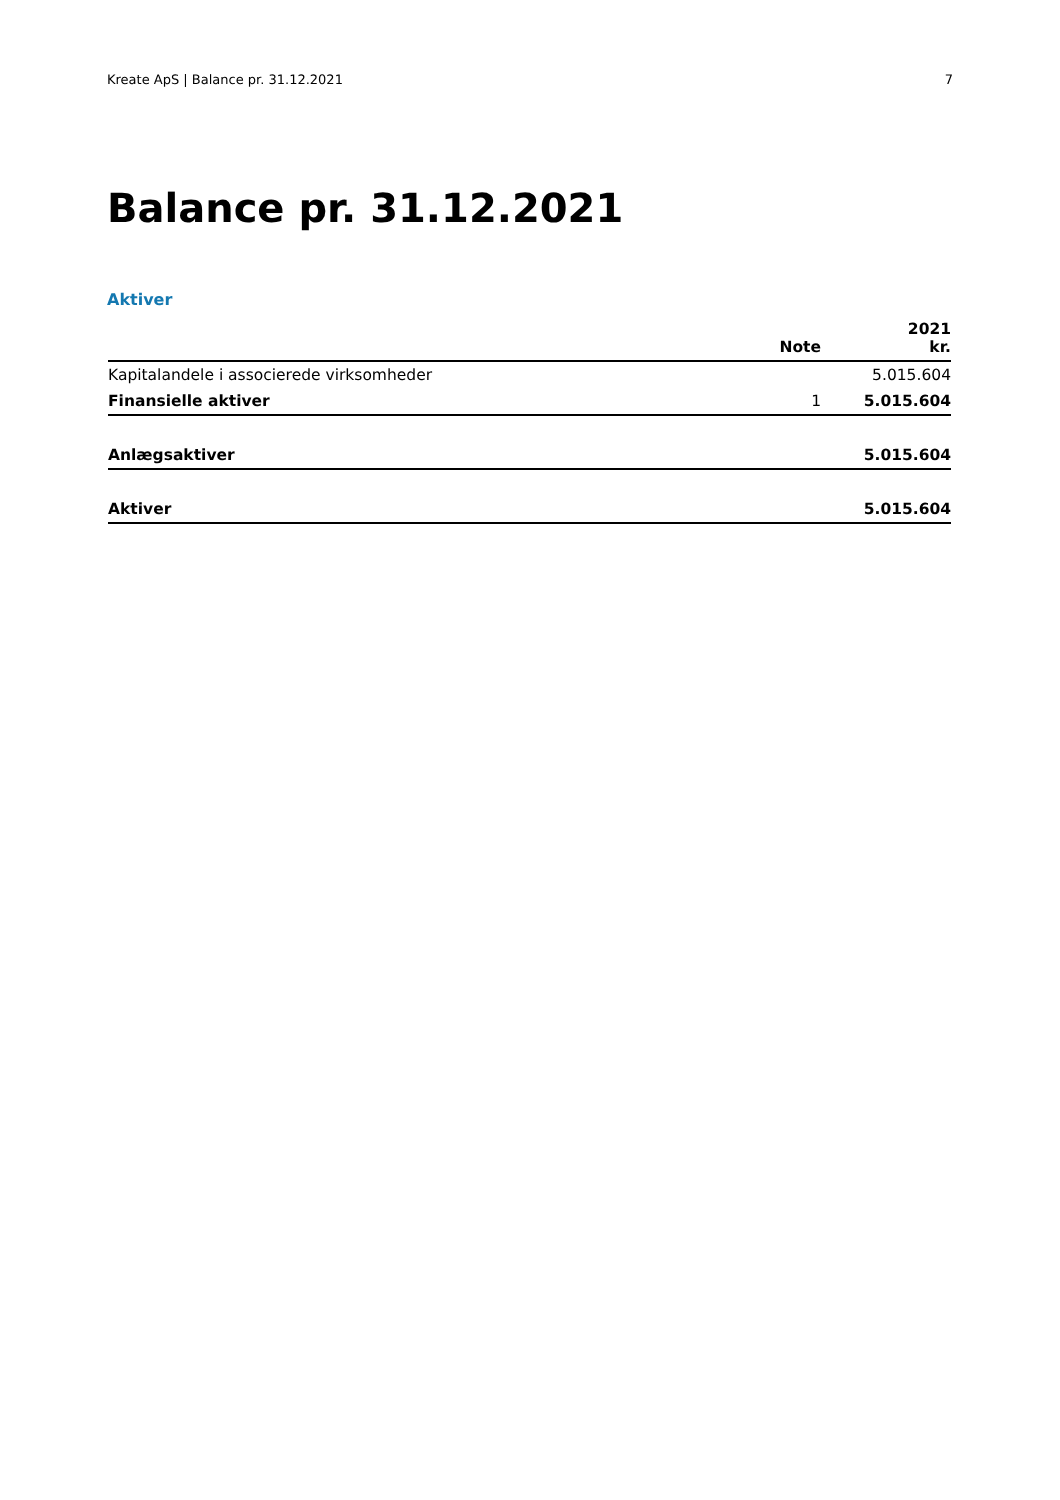Kreate ApS | Balance pr. 31.12.2021 7
Balance pr. 31.12.2021
Aktiver
| | Note | 2021 kr. |
| --- | --- | --- |
| Kapitalandele i associerede virksomheder | | 5.015.604 |
| Finansielle aktiver | 1 | 5.015.604 |
| Anlægsaktiver | | 5.015.604 |
| Aktiver | | 5.015.604 |